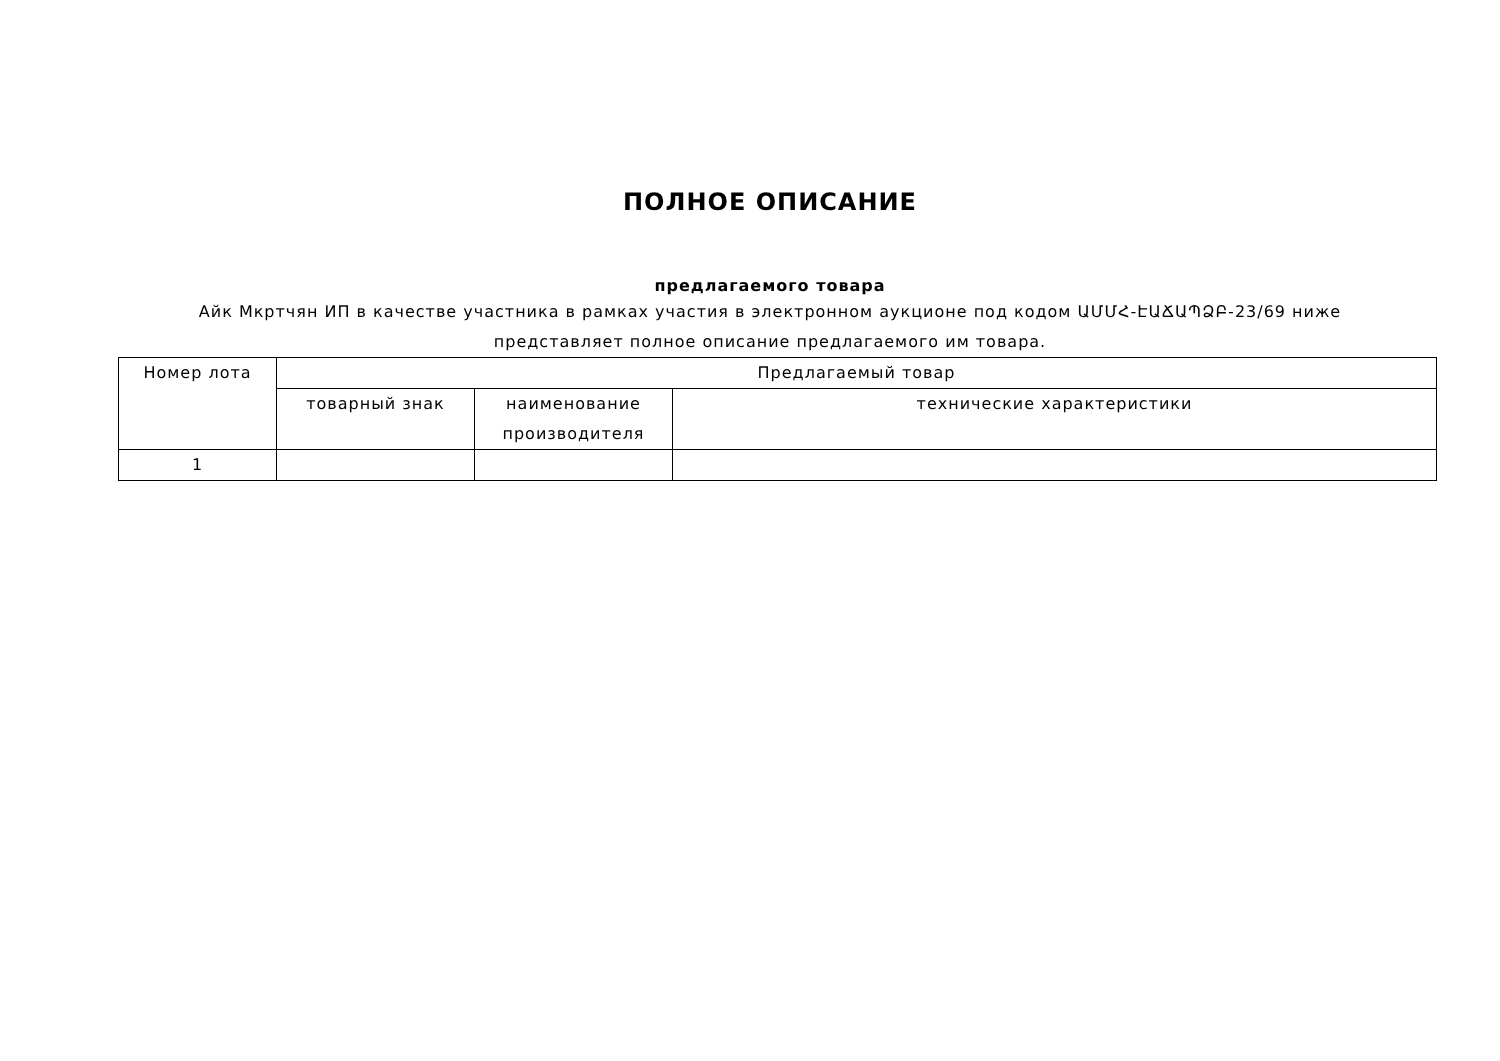ПОЛНОЕ ОПИСАНИЕ
предлагаемого товара
Айк Мкртчян ИП в качестве участника в рамках участия в электронном аукционе под кодом ԱՄՄՀ-ԷԱՃԱՊՁԲ-23/69 ниже представляет полное описание предлагаемого им товара.
| Номер лота | Предлагаемый товар | | |
| --- | --- | --- | --- |
| | товарный знак | наименование производителя | технические характеристики |
| 1 | | | |